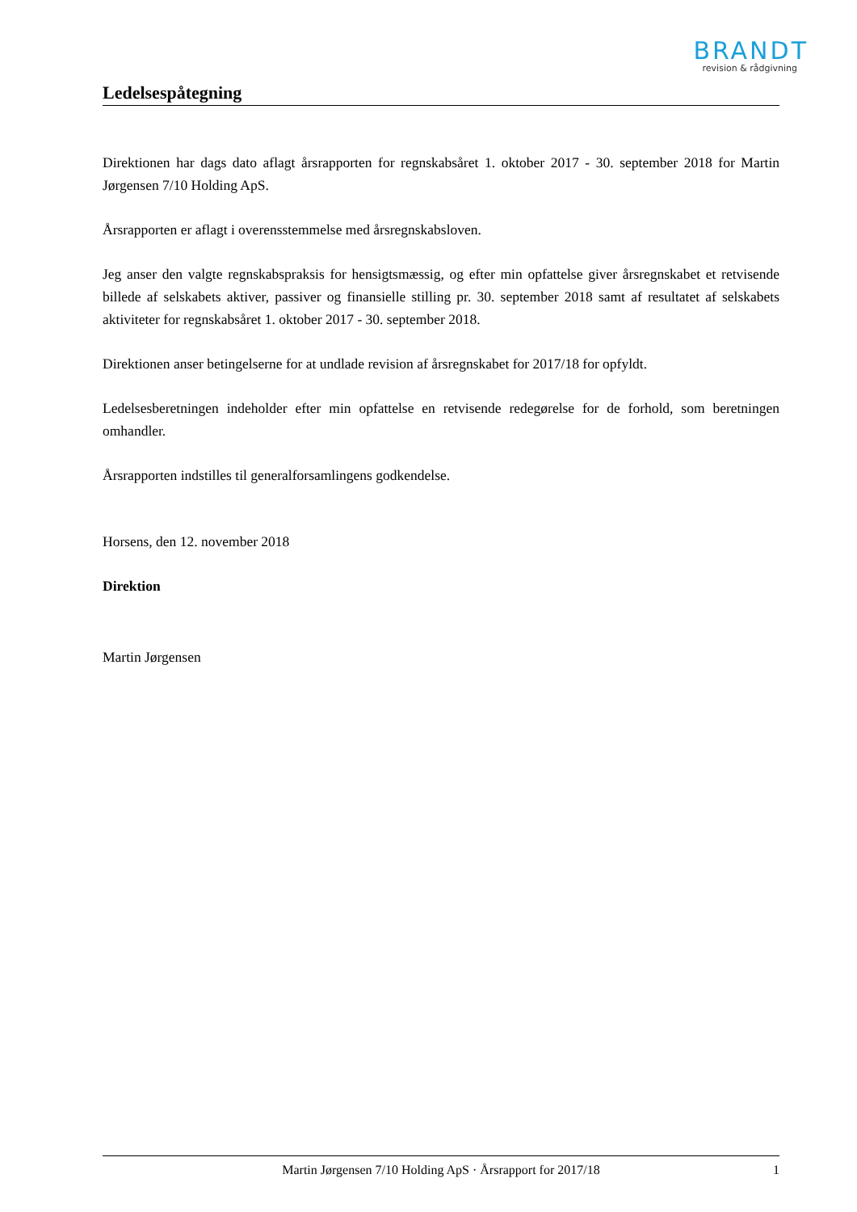BRANDT
revision & rådgivning
Ledelsespåtegning
Direktionen har dags dato aflagt årsrapporten for regnskabsåret 1. oktober 2017 - 30. september 2018 for Martin Jørgensen 7/10 Holding ApS.
Årsrapporten er aflagt i overensstemmelse med årsregnskabsloven.
Jeg anser den valgte regnskabspraksis for hensigtsmæssig, og efter min opfattelse giver årsregnskabet et retvisende billede af selskabets aktiver, passiver og finansielle stilling pr. 30. september 2018 samt af resultatet af selskabets aktiviteter for regnskabsåret 1. oktober 2017 - 30. september 2018.
Direktionen anser betingelserne for at undlade revision af årsregnskabet for 2017/18 for opfyldt.
Ledelsesberetningen indeholder efter min opfattelse en retvisende redegørelse for de forhold, som beretningen omhandler.
Årsrapporten indstilles til generalforsamlingens godkendelse.
Horsens, den 12. november 2018
Direktion
Martin Jørgensen
Martin Jørgensen 7/10 Holding ApS · Årsrapport for 2017/18
1